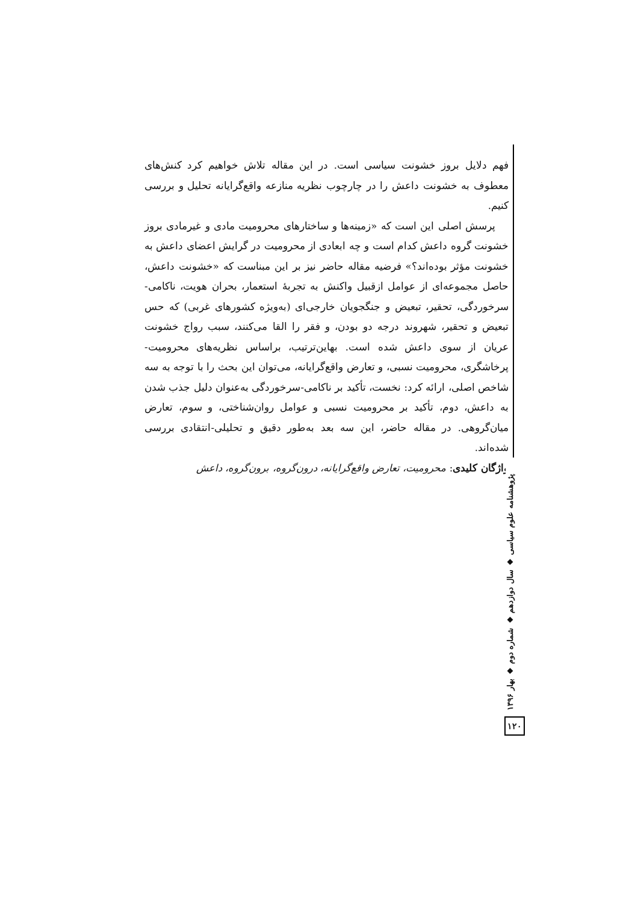فهم دلایل بروز خشونت سیاسی است. در این مقاله تلاش خواهیم کرد کنش‌های معطوف به خشونت داعش را در چارچوب نظریه منازعه واقع‌گرایانه تحلیل و بررسی کنیم.
پرسش اصلی این است که «زمینه‌ها و ساختارهای محرومیت مادی و غیرمادی بروز خشونت گروه داعش کدام است و چه ابعادی از محرومیت در گرایش اعضای داعش به خشونت مؤثر بوده‌اند؟» فرضیه مقاله حاضر نیز بر این مبناست که «خشونت داعش، حاصل مجموعه‌ای از عوامل ازقبیل واکنش به تجربهٔ استعمار، بحران هویت، ناکامی-سرخوردگی، تحقیر، تبعیض و جنگجویان خارجی‌ای (به‌ویژه کشورهای غربی) که حس تبعیض و تحقیر، شهروند درجه دو بودن، و فقر را القا می‌کنند، سبب رواج خشونت عریان از سوی داعش شده است. بهاین‌ترتیب، براساس نظریه‌های محرومیت-پرخاشگری، محرومیت نسبی، و تعارض واقع‌گرایانه، می‌توان این بحث را با توجه به سه شاخص اصلی، ارائه کرد: نخست، تأکید بر ناکامی-سرخوردگی به‌عنوان دلیل جذب شدن به داعش، دوم، تأکید بر محرومیت نسبی و عوامل روان‌شناختی، و سوم، تعارض میان‌گروهی. در مقاله حاضر، این سه بعد به‌طور دقیق و تحلیلی-انتقادی بررسی شده‌اند.
واژگان کلیدی: محرومیت، تعارض واقع‌گرایانه، درون‌گروه، برون‌گروه، داعش
پژوهشنامه علوم سیاسی ◆ سال دوازدهم ◆ شماره دوم ◆ بهار ۱۳۹۶
۱۲۰